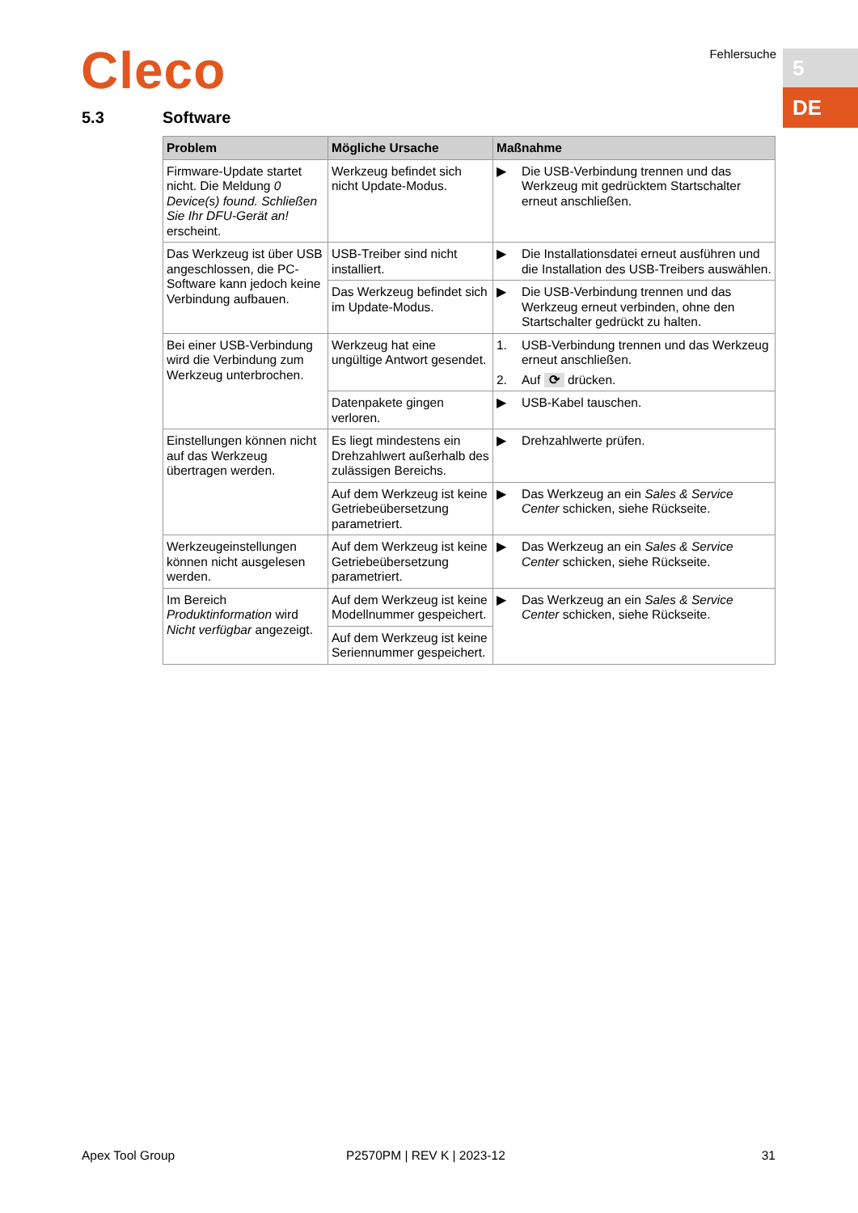Cleco Fehlersuche 5
DE
5.3 Software
| Problem | Mögliche Ursache | Maßnahme |
| --- | --- | --- |
| Firmware-Update startet nicht. Die Meldung 0 Device(s) found. Schließen Sie Ihr DFU-Gerät an! erscheint. | Werkzeug befindet sich nicht Update-Modus. | ▶ Die USB-Verbindung trennen und das Werkzeug mit gedrücktem Startschalter erneut anschließen. |
| Das Werkzeug ist über USB angeschlossen, die PC-Software kann jedoch keine Verbindung aufbauen. | USB-Treiber sind nicht installiert. | ▶ Die Installationsdatei erneut ausführen und die Installation des USB-Treibers auswählen. |
| | Das Werkzeug befindet sich im Update-Modus. | ▶ Die USB-Verbindung trennen und das Werkzeug erneut verbinden, ohne den Startschalter gedrückt zu halten. |
| Bei einer USB-Verbindung wird die Verbindung zum Werkzeug unterbrochen. | Werkzeug hat eine ungültige Antwort gesendet. | 1. USB-Verbindung trennen und das Werkzeug erneut anschließen. 2. Auf ⟳ drücken. |
| | Datenpakete gingen verloren. | ▶ USB-Kabel tauschen. |
| Einstellungen können nicht auf das Werkzeug übertragen werden. | Es liegt mindestens ein Drehzahlwert außerhalb des zulässigen Bereichs. | ▶ Drehzahlwerte prüfen. |
| | Auf dem Werkzeug ist keine Getriebeübersetzung parametriert. | ▶ Das Werkzeug an ein Sales & Service Center schicken, siehe Rückseite. |
| Werkzeugeinstellungen können nicht ausgelesen werden. | Auf dem Werkzeug ist keine Getriebeübersetzung parametriert. | ▶ Das Werkzeug an ein Sales & Service Center schicken, siehe Rückseite. |
| Im Bereich Produktinformation wird Nicht verfügbar angezeigt. | Auf dem Werkzeug ist keine Modellnummer gespeichert. | ▶ Das Werkzeug an ein Sales & Service Center schicken, siehe Rückseite. |
| | Auf dem Werkzeug ist keine Seriennummer gespeichert. | |
Apex Tool Group P2570PM | REV K | 2023-12 31